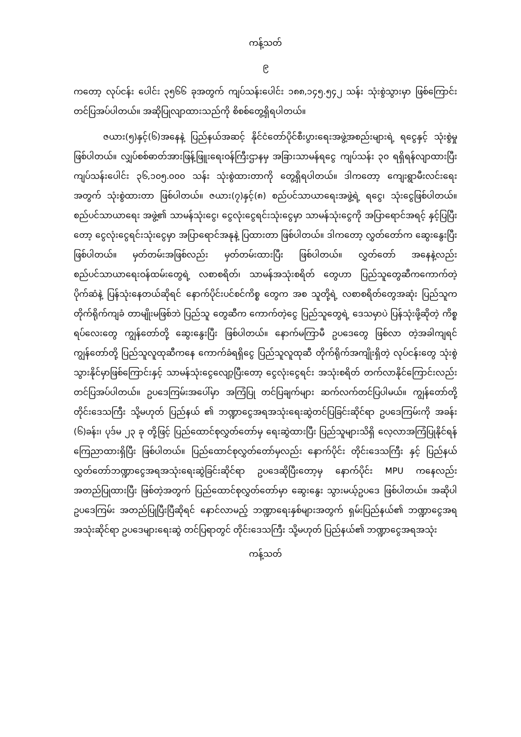ကန့်သတ်
၉
ကတော့ လုပ်ငန်း ပေါင်း ၃၅၆၆ ခုအတွက် ကျပ်သန်းပေါင်း ၁၈၈,၁၄၅.၅၄၂ သန်း သုံးစွဲသွားမှာ ဖြစ်ကြောင်း တင်ပြအပ်ပါတယ်။ အဆိုပြုလျာထားသည်ကို စိစစ်တွေ့ရှိရပါတယ်။
ဇယား(၅)နှင့်(၆)အနေနဲ့ ပြည်နယ်အဆင့် နိုင်ငံတော်ပိုင်စီးပွားရေးအဖွဲ့အစည်းများရဲ့ ရငွေနှင့် သုံးစွဲမှု ဖြစ်ပါတယ်။ လျှပ်စစ်ဓာတ်အားဖြန့်ဖြူးရေးဝန်ကြီးဌာနမှ အခြားသာမန်ရငွေ ကျပ်သန်း ၃၀ ရရှိရန်လျာထားပြီး ကျပ်သန်းပေါင်း ၃၆,၁၀၅.၀၀၀ သန်း သုံးစွဲထားတာကို တွေ့ရှိရပါတယ်။ ဒါကတော့ ကျေးရွာမီးလင်းရေးအတွက် သုံးစွဲထားတာ ဖြစ်ပါတယ်။ ဇယား(၇)နှင့်(၈) စည်ပင်သာယာရေးအဖွဲ့ရဲ့ ရငွေ၊ သုံးငွေဖြစ်ပါတယ်။ စည်ပင်သာယာရေး အဖွဲ့၏ သာမန်သုံးငွေ၊ ငွေလုံးငွေရင်းသုံးငွေမှာ သာမန်သုံးငွေကို အပြာရောင်အရင့် နှင့်ပြပြီးတော့ ငွေလုံးငွေရင်းသုံးငွေမှာ အပြာရောင်အနုနဲ့ ပြထားတာ ဖြစ်ပါတယ်။ ဒါကတော့ လွှတ်တော်က ဆွေးနွေးပြီးဖြစ်ပါတယ်။ မှတ်တမ်းအဖြစ်လည်း မှတ်တမ်းထားပြီး ဖြစ်ပါတယ်။ လွှတ်တော် အနေနဲ့လည်း စည်ပင်သာယာရေးဝန်ထမ်းတွေရဲ့ လစာစရိတ်၊ သာမန်အသုံးစရိတ် တွေဟာ ပြည်သူတွေဆီကကောက်တဲ့ ပိုက်ဆံနဲ့ ပြန်သုံးနေတယ်ဆိုရင် နောက်ပိုင်းပင်စင်ကိစ္စ တွေက အစ သူတို့ရဲ့ လစာစရိတ်တွေအဆုံး ပြည်သူက တိုက်ရိုက်ကျခံ တာမျိုးမဖြစ်ဘဲ ပြည်သူ တွေဆီက ကောက်တဲ့ငွေ ပြည်သူတွေရဲ့ ဒေသမှာပဲ ပြန်သုံးဖို့ဆိုတဲ့ ကိစ္စရပ်လေးတွေ ကျွန်တော်တို့ ဆွေးနွေးပြီး ဖြစ်ပါတယ်။ နောက်မကြာမီ ဥပဒေတွေ ဖြစ်လာ တဲ့အခါကျရင် ကျွန်တော်တို့ ပြည်သူလူထုဆီကနေ ကောက်ခံရရှိငွေ ပြည်သူလူထုဆီ တိုက်ရိုက်အကျိုးရှိတဲ့ လုပ်ငန်းတွေ သုံးစွဲသွားနိုင်မှာဖြစ်ကြောင်းနှင့် သာမန်သုံးငွေလျော့ပြီးတော့ ငွေလုံးငွေရင်း အသုံးစရိတ် တက်လာနိုင်ကြောင်းလည်း တင်ပြအပ်ပါတယ်။ ဥပဒေကြမ်းအပေါ်မှာ အကြံပြု တင်ပြချက်များ ဆက်လက်တင်ပြပါမယ်။ ကျွန်တော်တို့ တိုင်းဒေသကြီး သို့မဟုတ် ပြည်နယ် ၏ ဘဏ္ဍာငွေအရအသုံးရေးဆွဲတင်ပြခြင်းဆိုင်ရာ ဥပဒေကြမ်းကို အခန်း (၆)ခန်း၊ ပုဒ်မ ၂၃ ခု တို့ဖြင့် ပြည်ထောင်စုလွှတ်တော်မှ ရေးဆွဲထားပြီး ပြည်သူများသိရှိ လေ့လာအကြံပြုနိုင်ရန် ကြေညာထားရှိပြီး ဖြစ်ပါတယ်။ ပြည်ထောင်စုလွှတ်တော်မှလည်း နောက်ပိုင်း တိုင်းဒေသကြီး နှင့် ပြည်နယ်လွှတ်တော်ဘဏ္ဍာငွေအရအသုံးရေးဆွဲခြင်းဆိုင်ရာ ဥပဒေဆိုပြီးတော့မှ နောက်ပိုင်း MPU ကနေလည်း အတည်ပြုထားပြီး ဖြစ်တဲ့အတွက် ပြည်ထောင်စုလွှတ်တော်မှာ ဆွေးနွေး သွားမယ့်ဥပဒေ ဖြစ်ပါတယ်။ အဆိုပါ ဥပဒေကြမ်း အတည်ပြုပြီးပြီဆိုရင် နောင်လာမည့် ဘဏ္ဍာရေးနှစ်များအတွက် ရှမ်းပြည်နယ်၏ ဘဏ္ဍာငွေအရအသုံးဆိုင်ရာ ဥပဒေများရေးဆွဲ တင်ပြရာတွင် တိုင်းဒေသကြီး သို့မဟုတ် ပြည်နယ်၏ ဘဏ္ဍာငွေအရအသုံး
ကန့်သတ်